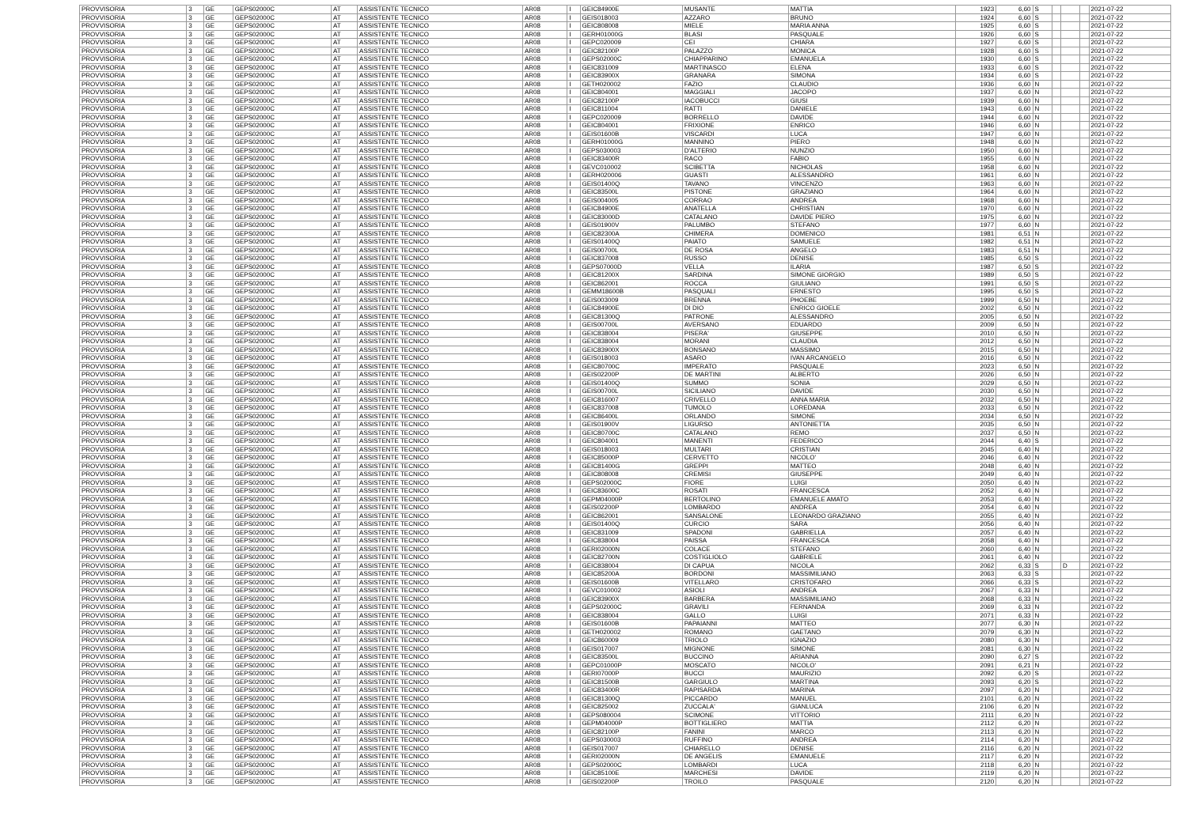| PROVVISORIA | 3 | GE | GEPS02000C | AT | ASSISTENTE TECNICO | AR08 | I | GEIC84900E | MUSANTE | MATTIA | 1923 | 6,60 | S | | | | 2021-07-22 |
| PROVVISORIA | 3 | GE | GEPS02000C | AT | ASSISTENTE TECNICO | AR08 | I | GEIS018003 | AZZARO | BRUNO | 1924 | 6,60 | S | | | | 2021-07-22 |
| PROVVISORIA | 3 | GE | GEPS02000C | AT | ASSISTENTE TECNICO | AR08 | I | GEIC808008 | MIELE | MARIA ANNA | 1925 | 6,60 | S | | | | 2021-07-22 |
| PROVVISORIA | 3 | GE | GEPS02000C | AT | ASSISTENTE TECNICO | AR08 | I | GERH01000G | BLASI | PASQUALE | 1926 | 6,60 | S | | | | 2021-07-22 |
| PROVVISORIA | 3 | GE | GEPS02000C | AT | ASSISTENTE TECNICO | AR08 | I | GEPC020009 | CEI | CHIARA | 1927 | 6,60 | S | | | | 2021-07-22 |
| PROVVISORIA | 3 | GE | GEPS02000C | AT | ASSISTENTE TECNICO | AR08 | I | GEIC82100P | PALAZZO | MONICA | 1928 | 6,60 | S | | | | 2021-07-22 |
| PROVVISORIA | 3 | GE | GEPS02000C | AT | ASSISTENTE TECNICO | AR08 | I | GEPS02000C | CHIAPPARINO | EMANUELA | 1930 | 6,60 | S | | | | 2021-07-22 |
| PROVVISORIA | 3 | GE | GEPS02000C | AT | ASSISTENTE TECNICO | AR08 | I | GEIC831009 | MARTINASCO | ELENA | 1933 | 6,60 | S | | | | 2021-07-22 |
| PROVVISORIA | 3 | GE | GEPS02000C | AT | ASSISTENTE TECNICO | AR08 | I | GEIC83900X | GRANARA | SIMONA | 1934 | 6,60 | S | | | | 2021-07-22 |
| PROVVISORIA | 3 | GE | GEPS02000C | AT | ASSISTENTE TECNICO | AR08 | I | GETH020002 | FAZIO | CLAUDIO | 1936 | 6,60 | N | | | | 2021-07-22 |
| PROVVISORIA | 3 | GE | GEPS02000C | AT | ASSISTENTE TECNICO | AR08 | I | GEIC804001 | MAGGIALI | JACOPO | 1937 | 6,60 | N | | | | 2021-07-22 |
| PROVVISORIA | 3 | GE | GEPS02000C | AT | ASSISTENTE TECNICO | AR08 | I | GEIC82100P | IACOBUCCI | GIUSI | 1939 | 6,60 | N | | | | 2021-07-22 |
| PROVVISORIA | 3 | GE | GEPS02000C | AT | ASSISTENTE TECNICO | AR08 | I | GEIC811004 | RATTI | DANIELE | 1943 | 6,60 | N | | | | 2021-07-22 |
| PROVVISORIA | 3 | GE | GEPS02000C | AT | ASSISTENTE TECNICO | AR08 | I | GEPC020009 | BORRELLO | DAVIDE | 1944 | 6,60 | N | | | | 2021-07-22 |
| PROVVISORIA | 3 | GE | GEPS02000C | AT | ASSISTENTE TECNICO | AR08 | I | GEIC804001 | FRIXIONE | ENRICO | 1946 | 6,60 | N | | | | 2021-07-22 |
| PROVVISORIA | 3 | GE | GEPS02000C | AT | ASSISTENTE TECNICO | AR08 | I | GEIS01600B | VISCARDI | LUCA | 1947 | 6,60 | N | | | | 2021-07-22 |
| PROVVISORIA | 3 | GE | GEPS02000C | AT | ASSISTENTE TECNICO | AR08 | I | GERH01000G | MANNINO | PIERO | 1948 | 6,60 | N | | | | 2021-07-22 |
| PROVVISORIA | 3 | GE | GEPS02000C | AT | ASSISTENTE TECNICO | AR08 | I | GEPS030003 | D'ALTERIO | NUNZIO | 1950 | 6,60 | N | | | | 2021-07-22 |
| PROVVISORIA | 3 | GE | GEPS02000C | AT | ASSISTENTE TECNICO | AR08 | I | GEIC83400R | RACO | FABIO | 1955 | 6,60 | N | | | | 2021-07-22 |
| PROVVISORIA | 3 | GE | GEPS02000C | AT | ASSISTENTE TECNICO | AR08 | I | GEVC010002 | SCIBETTA | NICHOLAS | 1958 | 6,60 | N | | | | 2021-07-22 |
| PROVVISORIA | 3 | GE | GEPS02000C | AT | ASSISTENTE TECNICO | AR08 | I | GERH020006 | GUASTI | ALESSANDRO | 1961 | 6,60 | N | | | | 2021-07-22 |
| PROVVISORIA | 3 | GE | GEPS02000C | AT | ASSISTENTE TECNICO | AR08 | I | GEIS01400Q | TAVANO | VINCENZO | 1963 | 6,60 | N | | | | 2021-07-22 |
| PROVVISORIA | 3 | GE | GEPS02000C | AT | ASSISTENTE TECNICO | AR08 | I | GEIC83500L | PISTONE | GRAZIANO | 1964 | 6,60 | N | | | | 2021-07-22 |
| PROVVISORIA | 3 | GE | GEPS02000C | AT | ASSISTENTE TECNICO | AR08 | I | GEIS004005 | CORRAO | ANDREA | 1968 | 6,60 | N | | | | 2021-07-22 |
| PROVVISORIA | 3 | GE | GEPS02000C | AT | ASSISTENTE TECNICO | AR08 | I | GEIC84900E | ANATELLA | CHRISTIAN | 1970 | 6,60 | N | | | | 2021-07-22 |
| PROVVISORIA | 3 | GE | GEPS02000C | AT | ASSISTENTE TECNICO | AR08 | I | GEIC83000D | CATALANO | DAVIDE PIERO | 1975 | 6,60 | N | | | | 2021-07-22 |
| PROVVISORIA | 3 | GE | GEPS02000C | AT | ASSISTENTE TECNICO | AR08 | I | GEIS01900V | PALUMBO | STEFANO | 1977 | 6,60 | N | | | | 2021-07-22 |
| PROVVISORIA | 3 | GE | GEPS02000C | AT | ASSISTENTE TECNICO | AR08 | I | GEIC82300A | CHIMERA | DOMENICO | 1981 | 6,51 | N | | | | 2021-07-22 |
| PROVVISORIA | 3 | GE | GEPS02000C | AT | ASSISTENTE TECNICO | AR08 | I | GEIS01400Q | PAIATO | SAMUELE | 1982 | 6,51 | N | | | | 2021-07-22 |
| PROVVISORIA | 3 | GE | GEPS02000C | AT | ASSISTENTE TECNICO | AR08 | I | GEIS00700L | DE ROSA | ANGELO | 1983 | 6,51 | N | | | | 2021-07-22 |
| PROVVISORIA | 3 | GE | GEPS02000C | AT | ASSISTENTE TECNICO | AR08 | I | GEIC837008 | RUSSO | DENISE | 1985 | 6,50 | S | | | | 2021-07-22 |
| PROVVISORIA | 3 | GE | GEPS02000C | AT | ASSISTENTE TECNICO | AR08 | I | GEPS07000D | VELLA | ILARIA | 1987 | 6,50 | S | | | | 2021-07-22 |
| PROVVISORIA | 3 | GE | GEPS02000C | AT | ASSISTENTE TECNICO | AR08 | I | GEIC81200X | SARDINA | SIMONE GIORGIO | 1989 | 6,50 | S | | | | 2021-07-22 |
| PROVVISORIA | 3 | GE | GEPS02000C | AT | ASSISTENTE TECNICO | AR08 | I | GEIC862001 | ROCCA | GIULIANO | 1991 | 6,50 | S | | | | 2021-07-22 |
| PROVVISORIA | 3 | GE | GEPS02000C | AT | ASSISTENTE TECNICO | AR08 | I | GEMM18600B | PASQUALI | ERNESTO | 1995 | 6,50 | S | | | | 2021-07-22 |
| PROVVISORIA | 3 | GE | GEPS02000C | AT | ASSISTENTE TECNICO | AR08 | I | GEIS003009 | BRENNA | PHOEBE | 1999 | 6,50 | N | | | | 2021-07-22 |
| PROVVISORIA | 3 | GE | GEPS02000C | AT | ASSISTENTE TECNICO | AR08 | I | GEIC84900E | DI DIO | ENRICO GIOELE | 2002 | 6,50 | N | | | | 2021-07-22 |
| PROVVISORIA | 3 | GE | GEPS02000C | AT | ASSISTENTE TECNICO | AR08 | I | GEIC81300Q | PATRONE | ALESSANDRO | 2005 | 6,50 | N | | | | 2021-07-22 |
| PROVVISORIA | 3 | GE | GEPS02000C | AT | ASSISTENTE TECNICO | AR08 | I | GEIS00700L | AVERSANO | EDUARDO | 2009 | 6,50 | N | | | | 2021-07-22 |
| PROVVISORIA | 3 | GE | GEPS02000C | AT | ASSISTENTE TECNICO | AR08 | I | GEIC838004 | PISERA' | GIUSEPPE | 2010 | 6,50 | N | | | | 2021-07-22 |
| PROVVISORIA | 3 | GE | GEPS02000C | AT | ASSISTENTE TECNICO | AR08 | I | GEIC838004 | MORANI | CLAUDIA | 2012 | 6,50 | N | | | | 2021-07-22 |
| PROVVISORIA | 3 | GE | GEPS02000C | AT | ASSISTENTE TECNICO | AR08 | I | GEIC83900X | BONSANO | MASSIMO | 2015 | 6,50 | N | | | | 2021-07-22 |
| PROVVISORIA | 3 | GE | GEPS02000C | AT | ASSISTENTE TECNICO | AR08 | I | GEIS018003 | ASARO | IVAN ARCANGELO | 2016 | 6,50 | N | | | | 2021-07-22 |
| PROVVISORIA | 3 | GE | GEPS02000C | AT | ASSISTENTE TECNICO | AR08 | I | GEIC80700C | IMPERATO | PASQUALE | 2023 | 6,50 | N | | | | 2021-07-22 |
| PROVVISORIA | 3 | GE | GEPS02000C | AT | ASSISTENTE TECNICO | AR08 | I | GEIS02200P | DE MARTINI | ALBERTO | 2026 | 6,50 | N | | | | 2021-07-22 |
| PROVVISORIA | 3 | GE | GEPS02000C | AT | ASSISTENTE TECNICO | AR08 | I | GEIS01400Q | SUMMO | SONIA | 2029 | 6,50 | N | | | | 2021-07-22 |
| PROVVISORIA | 3 | GE | GEPS02000C | AT | ASSISTENTE TECNICO | AR08 | I | GEIS00700L | SICILIANO | DAVIDE | 2030 | 6,50 | N | | | | 2021-07-22 |
| PROVVISORIA | 3 | GE | GEPS02000C | AT | ASSISTENTE TECNICO | AR08 | I | GEIC816007 | CRIVELLO | ANNA MARIA | 2032 | 6,50 | N | | | | 2021-07-22 |
| PROVVISORIA | 3 | GE | GEPS02000C | AT | ASSISTENTE TECNICO | AR08 | I | GEIC837008 | TUMOLO | LOREDANA | 2033 | 6,50 | N | | | | 2021-07-22 |
| PROVVISORIA | 3 | GE | GEPS02000C | AT | ASSISTENTE TECNICO | AR08 | I | GEIC86400L | ORLANDO | SIMONE | 2034 | 6,50 | N | | | | 2021-07-22 |
| PROVVISORIA | 3 | GE | GEPS02000C | AT | ASSISTENTE TECNICO | AR08 | I | GEIS01900V | LIGURSO | ANTONIETTA | 2035 | 6,50 | N | | | | 2021-07-22 |
| PROVVISORIA | 3 | GE | GEPS02000C | AT | ASSISTENTE TECNICO | AR08 | I | GEIC80700C | CATALANO | REMO | 2037 | 6,50 | N | | | | 2021-07-22 |
| PROVVISORIA | 3 | GE | GEPS02000C | AT | ASSISTENTE TECNICO | AR08 | I | GEIC804001 | MANENTI | FEDERICO | 2044 | 6,40 | S | | | | 2021-07-22 |
| PROVVISORIA | 3 | GE | GEPS02000C | AT | ASSISTENTE TECNICO | AR08 | I | GEIS018003 | MULTARI | CRISTIAN | 2045 | 6,40 | N | | | | 2021-07-22 |
| PROVVISORIA | 3 | GE | GEPS02000C | AT | ASSISTENTE TECNICO | AR08 | I | GEIC85000P | CERVETTO | NICOLO' | 2046 | 6,40 | N | | | | 2021-07-22 |
| PROVVISORIA | 3 | GE | GEPS02000C | AT | ASSISTENTE TECNICO | AR08 | I | GEIC81400G | GREPPI | MATTEO | 2048 | 6,40 | N | | | | 2021-07-22 |
| PROVVISORIA | 3 | GE | GEPS02000C | AT | ASSISTENTE TECNICO | AR08 | I | GEIC808008 | CREMISI | GIUSEPPE | 2049 | 6,40 | N | | | | 2021-07-22 |
| PROVVISORIA | 3 | GE | GEPS02000C | AT | ASSISTENTE TECNICO | AR08 | I | GEPS02000C | FIORE | LUIGI | 2050 | 6,40 | N | | | | 2021-07-22 |
| PROVVISORIA | 3 | GE | GEPS02000C | AT | ASSISTENTE TECNICO | AR08 | I | GEIC83600C | ROSATI | FRANCESCA | 2052 | 6,40 | N | | | | 2021-07-22 |
| PROVVISORIA | 3 | GE | GEPS02000C | AT | ASSISTENTE TECNICO | AR08 | I | GEPM04000P | BERTOLINO | EMANUELE AMATO | 2053 | 6,40 | N | | | | 2021-07-22 |
| PROVVISORIA | 3 | GE | GEPS02000C | AT | ASSISTENTE TECNICO | AR08 | I | GEIS02200P | LOMBARDO | ANDREA | 2054 | 6,40 | N | | | | 2021-07-22 |
| PROVVISORIA | 3 | GE | GEPS02000C | AT | ASSISTENTE TECNICO | AR08 | I | GEIC862001 | SANSALONE | LEONARDO GRAZIANO | 2055 | 6,40 | N | | | | 2021-07-22 |
| PROVVISORIA | 3 | GE | GEPS02000C | AT | ASSISTENTE TECNICO | AR08 | I | GEIS01400Q | CURCIO | SARA | 2056 | 6,40 | N | | | | 2021-07-22 |
| PROVVISORIA | 3 | GE | GEPS02000C | AT | ASSISTENTE TECNICO | AR08 | I | GEIC831009 | SPADONI | GABRIELLA | 2057 | 6,40 | N | | | | 2021-07-22 |
| PROVVISORIA | 3 | GE | GEPS02000C | AT | ASSISTENTE TECNICO | AR08 | I | GEIC838004 | PAISSA | FRANCESCA | 2058 | 6,40 | N | | | | 2021-07-22 |
| PROVVISORIA | 3 | GE | GEPS02000C | AT | ASSISTENTE TECNICO | AR08 | I | GERI02000N | COLACE | STEFANO | 2060 | 6,40 | N | | | | 2021-07-22 |
| PROVVISORIA | 3 | GE | GEPS02000C | AT | ASSISTENTE TECNICO | AR08 | I | GEIC82700N | COSTIGLIOLO | GABRIELE | 2061 | 6,40 | N | | | | 2021-07-22 |
| PROVVISORIA | 3 | GE | GEPS02000C | AT | ASSISTENTE TECNICO | AR08 | I | GEIC838004 | DI CAPUA | NICOLA | 2062 | 6,33 | S | | D | | 2021-07-22 |
| PROVVISORIA | 3 | GE | GEPS02000C | AT | ASSISTENTE TECNICO | AR08 | I | GEIC85200A | BORDONI | MASSIMILIANO | 2063 | 6,33 | S | | | | 2021-07-22 |
| PROVVISORIA | 3 | GE | GEPS02000C | AT | ASSISTENTE TECNICO | AR08 | I | GEIS01600B | VITELLARO | CRISTOFARO | 2066 | 6,33 | S | | | | 2021-07-22 |
| PROVVISORIA | 3 | GE | GEPS02000C | AT | ASSISTENTE TECNICO | AR08 | I | GEVC010002 | ASIOLI | ANDREA | 2067 | 6,33 | N | | | | 2021-07-22 |
| PROVVISORIA | 3 | GE | GEPS02000C | AT | ASSISTENTE TECNICO | AR08 | I | GEIC83900X | BARBERA | MASSIMILIANO | 2068 | 6,33 | N | | | | 2021-07-22 |
| PROVVISORIA | 3 | GE | GEPS02000C | AT | ASSISTENTE TECNICO | AR08 | I | GEPS02000C | GRAVILI | FERNANDA | 2069 | 6,33 | N | | | | 2021-07-22 |
| PROVVISORIA | 3 | GE | GEPS02000C | AT | ASSISTENTE TECNICO | AR08 | I | GEIC838004 | GALLO | LUIGI | 2071 | 6,33 | N | | | | 2021-07-22 |
| PROVVISORIA | 3 | GE | GEPS02000C | AT | ASSISTENTE TECNICO | AR08 | I | GEIS01600B | PAPAIANNI | MATTEO | 2077 | 6,30 | N | | | | 2021-07-22 |
| PROVVISORIA | 3 | GE | GEPS02000C | AT | ASSISTENTE TECNICO | AR08 | I | GETH020002 | ROMANO | GAETANO | 2079 | 6,30 | N | | | | 2021-07-22 |
| PROVVISORIA | 3 | GE | GEPS02000C | AT | ASSISTENTE TECNICO | AR08 | I | GEIC860009 | TRIOLO | IGNAZIO | 2080 | 6,30 | N | | | | 2021-07-22 |
| PROVVISORIA | 3 | GE | GEPS02000C | AT | ASSISTENTE TECNICO | AR08 | I | GEIS017007 | MIGNONE | SIMONE | 2081 | 6,30 | N | | | | 2021-07-22 |
| PROVVISORIA | 3 | GE | GEPS02000C | AT | ASSISTENTE TECNICO | AR08 | I | GEIC83500L | BUCCINO | ARIANNA | 2090 | 6,27 | S | | | | 2021-07-22 |
| PROVVISORIA | 3 | GE | GEPS02000C | AT | ASSISTENTE TECNICO | AR08 | I | GEPC01000P | MOSCATO | NICOLO' | 2091 | 6,21 | N | | | | 2021-07-22 |
| PROVVISORIA | 3 | GE | GEPS02000C | AT | ASSISTENTE TECNICO | AR08 | I | GERI07000P | BUCCI | MAURIZIO | 2092 | 6,20 | S | | | | 2021-07-22 |
| PROVVISORIA | 3 | GE | GEPS02000C | AT | ASSISTENTE TECNICO | AR08 | I | GEIC81500B | GARGIULO | MARTINA | 2093 | 6,20 | S | | | | 2021-07-22 |
| PROVVISORIA | 3 | GE | GEPS02000C | AT | ASSISTENTE TECNICO | AR08 | I | GEIC83400R | RAPISARDA | MARINA | 2097 | 6,20 | N | | | | 2021-07-22 |
| PROVVISORIA | 3 | GE | GEPS02000C | AT | ASSISTENTE TECNICO | AR08 | I | GEIC81300Q | PICCARDO | MANUEL | 2101 | 6,20 | N | | | | 2021-07-22 |
| PROVVISORIA | 3 | GE | GEPS02000C | AT | ASSISTENTE TECNICO | AR08 | I | GEIC825002 | ZUCCALA' | GIANLUCA | 2106 | 6,20 | N | | | | 2021-07-22 |
| PROVVISORIA | 3 | GE | GEPS02000C | AT | ASSISTENTE TECNICO | AR08 | I | GEPS080004 | SCIMONE | VITTORIO | 2111 | 6,20 | N | | | | 2021-07-22 |
| PROVVISORIA | 3 | GE | GEPS02000C | AT | ASSISTENTE TECNICO | AR08 | I | GEPM04000P | BOTTIGLIERO | MATTIA | 2112 | 6,20 | N | | | | 2021-07-22 |
| PROVVISORIA | 3 | GE | GEPS02000C | AT | ASSISTENTE TECNICO | AR08 | I | GEIC82100P | FANINI | MARCO | 2113 | 6,20 | N | | | | 2021-07-22 |
| PROVVISORIA | 3 | GE | GEPS02000C | AT | ASSISTENTE TECNICO | AR08 | I | GEPS030003 | RUFFINO | ANDREA | 2114 | 6,20 | N | | | | 2021-07-22 |
| PROVVISORIA | 3 | GE | GEPS02000C | AT | ASSISTENTE TECNICO | AR08 | I | GEIS017007 | CHIARELLO | DENISE | 2116 | 6,20 | N | | | | 2021-07-22 |
| PROVVISORIA | 3 | GE | GEPS02000C | AT | ASSISTENTE TECNICO | AR08 | I | GERI02000N | DE ANGELIS | EMANUELE | 2117 | 6,20 | N | | | | 2021-07-22 |
| PROVVISORIA | 3 | GE | GEPS02000C | AT | ASSISTENTE TECNICO | AR08 | I | GEPS02000C | LOMBARDI | LUCA | 2118 | 6,20 | N | | | | 2021-07-22 |
| PROVVISORIA | 3 | GE | GEPS02000C | AT | ASSISTENTE TECNICO | AR08 | I | GEIC85100E | MARCHESI | DAVIDE | 2119 | 6,20 | N | | | | 2021-07-22 |
| PROVVISORIA | 3 | GE | GEPS02000C | AT | ASSISTENTE TECNICO | AR08 | I | GEIS02200P | TROILO | PASQUALE | 2120 | 6,20 | N | | | | 2021-07-22 |